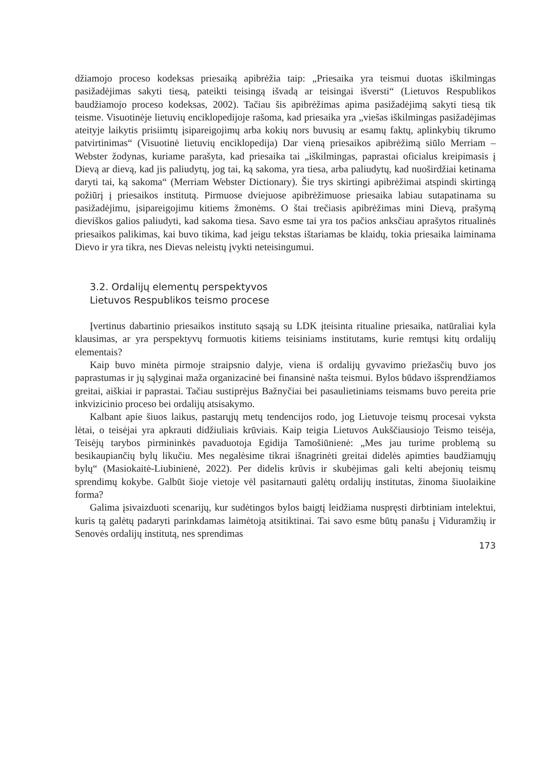džiamojo proceso kodeksas priesaiką apibrėžia taip: „Priesaika yra teismui duotas iškilmingas pasižadėjimas sakyti tiesą, pateikti teisingą išvadą ar teisingai išversti“ (Lietuvos Respublikos baudžiamojo proceso kodeksas, 2002). Tačiau šis apibrėžimas apima pasižadėjimą sakyti tiesą tik teisme. Visuotinėje lietuvių enciklopedijoje rašoma, kad priesaika yra „viešas iškilmingas pasižadėjimas ateityje laikytis prisiimtų įsipareigojimų arba kokių nors buvusių ar esamų faktų, aplinkybių tikrumo patvirtinimas“ (Visuotinė lietuvių enciklopedija) Dar vieną priesaikos apibrėžimą siūlo Merriam – Webster žodynas, kuriame parašyta, kad priesaika tai „iškilmingas, paprastai oficialus kreipimasis į Dievą ar dievą, kad jis paliudytų, jog tai, ką sakoma, yra tiesa, arba paliudytų, kad nuoširdžiai ketinama daryti tai, ką sakoma“ (Merriam Webster Dictionary). Šie trys skirtingi apibrėžimai atspindi skirtingą požiūrį į priesaikos institutą. Pirmuose dviejuose apibrėžimuose priesaika labiau sutapatinama su pasižadėjimu, įsipareigojimu kitiems žmonėms. O štai trečiasis apibrėžimas mini Dievą, prašymą dieviškos galios paliudyti, kad sakoma tiesa. Savo esme tai yra tos pačios anksčiau aprašytos ritualinės priesaikos palikimas, kai buvo tikima, kad jeigu tekstas ištariamas be klaidų, tokia priesaika laiminama Dievo ir yra tikra, nes Dievas neleistų įvykti neteisingumui.
3.2. Ordalijų elementų perspektyvos
Lietuvos Respublikos teismo procese
Įvertinus dabartinio priesaikos instituto sąsają su LDK įteisinta ritualine priesaika, natūraliai kyla klausimas, ar yra perspektyvų formuotis kitiems teisiniams institutams, kurie remtųsi kitų ordalijų elementais?
Kaip buvo minėta pirmoje straipsnio dalyje, viena iš ordalijų gyvavimo priežasčių buvo jos paprastumas ir jų sąlyginai maža organizacinė bei finansinė našta teismui. Bylos būdavo išsprendžiamos greitai, aiškiai ir paprastai. Tačiau sustiprėjus Bažnyčiai bei pasaulietiniams teismams buvo pereita prie inkvizicinio proceso bei ordalijų atsisakymo.
Kalbant apie šiuos laikus, pastarųjų metų tendencijos rodo, jog Lietuvoje teismų procesai vyksta lėtai, o teisėjai yra apkrauti didžiuliais krūviais. Kaip teigia Lietuvos Aukščiausiojo Teismo teisėja, Teisėjų tarybos pirmininkės pavaduotoja Egidija Tamošiūnienė: „Mes jau turime problemą su besikaupiančių bylų likučiu. Mes negalėsime tikrai išnagrinėti greitai didelės apimties baudžiamųjų bylų“ (Masiokaitė-Liubinienė, 2022). Per didelis krūvis ir skubėjimas gali kelti abejonių teismų sprendimų kokybe. Galbūt šioje vietoje vėl pasitarnauti galėtų ordalijų institutas, žinoma šiuolaikine forma?
Galima įsivaizduoti scenarijų, kur sudėtingos bylos baigtį leidžiama nuspręsti dirbtiniam intelektui, kuris tą galėtų padaryti parinkdamas laimėtoją atsitiktinai. Tai savo esme būtų panašu į Viduramžių ir Senovės ordalijų institutą, nes sprendimas
173